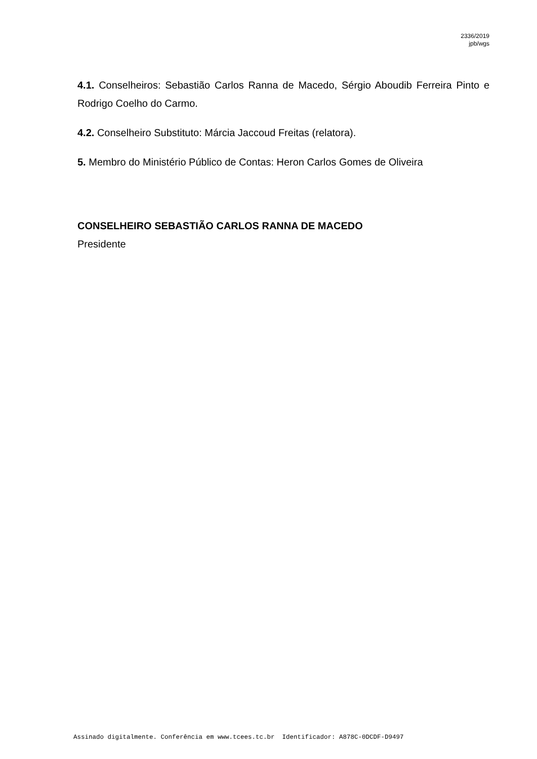2336/2019
jpb/wgs
4.1. Conselheiros: Sebastião Carlos Ranna de Macedo, Sérgio Aboudib Ferreira Pinto e Rodrigo Coelho do Carmo.
4.2. Conselheiro Substituto: Márcia Jaccoud Freitas (relatora).
5. Membro do Ministério Público de Contas: Heron Carlos Gomes de Oliveira
CONSELHEIRO SEBASTIÃO CARLOS RANNA DE MACEDO
Presidente
Assinado digitalmente. Conferência em www.tcees.tc.br Identificador: A878C-0DCDF-D9497